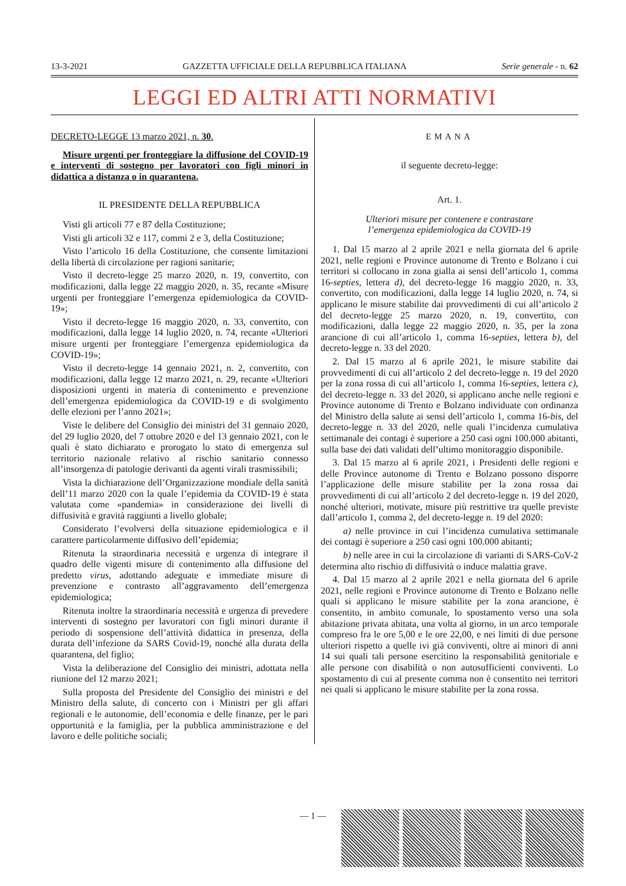13-3-2021 GAZZETTA UFFICIALE DELLA REPUBBLICA ITALIANA Serie generale - n. 62
LEGGI ED ALTRI ATTI NORMATIVI
DECRETO-LEGGE 13 marzo 2021, n. 30.
Misure urgenti per fronteggiare la diffusione del COVID-19 e interventi di sostegno per lavoratori con figli minori in didattica a distanza o in quarantena.
IL PRESIDENTE DELLA REPUBBLICA
Visti gli articoli 77 e 87 della Costituzione;
Visti gli articoli 32 e 117, commi 2 e 3, della Costituzione;
Visto l’articolo 16 della Costituzione, che consente limitazioni della libertà di circolazione per ragioni sanitarie;
Visto il decreto-legge 25 marzo 2020, n. 19, convertito, con modificazioni, dalla legge 22 maggio 2020, n. 35, recante «Misure urgenti per fronteggiare l’emergenza epidemiologica da COVID-19»;
Visto il decreto-legge 16 maggio 2020, n. 33, convertito, con modificazioni, dalla legge 14 luglio 2020, n. 74, recante «Ulteriori misure urgenti per fronteggiare l’emergenza epidemiologica da COVID-19»;
Visto il decreto-legge 14 gennaio 2021, n. 2, convertito, con modificazioni, dalla legge 12 marzo 2021, n. 29, recante «Ulteriori disposizioni urgenti in materia di contenimento e prevenzione dell’emergenza epidemiologica da COVID-19 e di svolgimento delle elezioni per l’anno 2021»;
Viste le delibere del Consiglio dei ministri del 31 gennaio 2020, del 29 luglio 2020, del 7 ottobre 2020 e del 13 gennaio 2021, con le quali è stato dichiarato e prorogato lo stato di emergenza sul territorio nazionale relativo al rischio sanitario connesso all’insorgenza di patologie derivanti da agenti virali trasmissibili;
Vista la dichiarazione dell’Organizzazione mondiale della sanità dell’11 marzo 2020 con la quale l’epidemia da COVID-19 è stata valutata come «pandemia» in considerazione dei livelli di diffusività e gravità raggiunti a livello globale;
Considerato l’evolversi della situazione epidemiologica e il carattere particolarmente diffusivo dell’epidemia;
Ritenuta la straordinaria necessità e urgenza di integrare il quadro delle vigenti misure di contenimento alla diffusione del predetto virus, adottando adeguate e immediate misure di prevenzione e contrasto all’aggravamento dell’emergenza epidemiologica;
Ritenuta inoltre la straordinaria necessità e urgenza di prevedere interventi di sostegno per lavoratori con figli minori durante il periodo di sospensione dell’attività didattica in presenza, della durata dell’infezione da SARS Covid-19, nonché alla durata della quarantena, del figlio;
Vista la deliberazione del Consiglio dei ministri, adottata nella riunione del 12 marzo 2021;
Sulla proposta del Presidente del Consiglio dei ministri e del Ministro della salute, di concerto con i Ministri per gli affari regionali e le autonomie, dell’economia e delle finanze, per le pari opportunità e la famiglia, per la pubblica amministrazione e del lavoro e delle politiche sociali;
EMANA
il seguente decreto-legge:
Art. 1.
Ulteriori misure per contenere e contrastare
l’emergenza epidemiologica da COVID-19
1. Dal 15 marzo al 2 aprile 2021 e nella giornata del 6 aprile 2021, nelle regioni e Province autonome di Trento e Bolzano i cui territori si collocano in zona gialla ai sensi dell’articolo 1, comma 16-septies, lettera d), del decreto-legge 16 maggio 2020, n. 33, convertito, con modificazioni, dalla legge 14 luglio 2020, n. 74, si applicano le misure stabilite dai provvedimenti di cui all’articolo 2 del decreto-legge 25 marzo 2020, n. 19, convertito, con modificazioni, dalla legge 22 maggio 2020, n. 35, per la zona arancione di cui all’articolo 1, comma 16-septies, lettera b), del decreto-legge n. 33 del 2020.
2. Dal 15 marzo al 6 aprile 2021, le misure stabilite dai provvedimenti di cui all’articolo 2 del decreto-legge n. 19 del 2020 per la zona rossa di cui all’articolo 1, comma 16-septies, lettera c), del decreto-legge n. 33 del 2020, si applicano anche nelle regioni e Province autonome di Trento e Bolzano individuate con ordinanza del Ministro della salute ai sensi dell’articolo 1, comma 16-bis, del decreto-legge n. 33 del 2020, nelle quali l’incidenza cumulativa settimanale dei contagi è superiore a 250 casi ogni 100.000 abitanti, sulla base dei dati validati dell’ultimo monitoraggio disponibile.
3. Dal 15 marzo al 6 aprile 2021, i Presidenti delle regioni e delle Province autonome di Trento e Bolzano possono disporre l’applicazione delle misure stabilite per la zona rossa dai provvedimenti di cui all’articolo 2 del decreto-legge n. 19 del 2020, nonché ulteriori, motivate, misure più restrittive tra quelle previste dall’articolo 1, comma 2, del decreto-legge n. 19 del 2020:
a) nelle province in cui l’incidenza cumulativa settimanale dei contagi è superiore a 250 casi ogni 100.000 abitanti;
b) nelle aree in cui la circolazione di varianti di SARS-CoV-2 determina alto rischio di diffusività o induce malattia grave.
4. Dal 15 marzo al 2 aprile 2021 e nella giornata del 6 aprile 2021, nelle regioni e Province autonome di Trento e Bolzano nelle quali si applicano le misure stabilite per la zona arancione, è consentito, in ambito comunale, lo spostamento verso una sola abitazione privata abitata, una volta al giorno, in un arco temporale compreso fra le ore 5,00 e le ore 22,00, e nei limiti di due persone ulteriori rispetto a quelle ivi già conviventi, oltre ai minori di anni 14 sui quali tali persone esercitino la responsabilità genitoriale e alle persone con disabilità o non autosufficienti conviventi. Lo spostamento di cui al presente comma non è consentito nei territori nei quali si applicano le misure stabilite per la zona rossa.
— 1 —